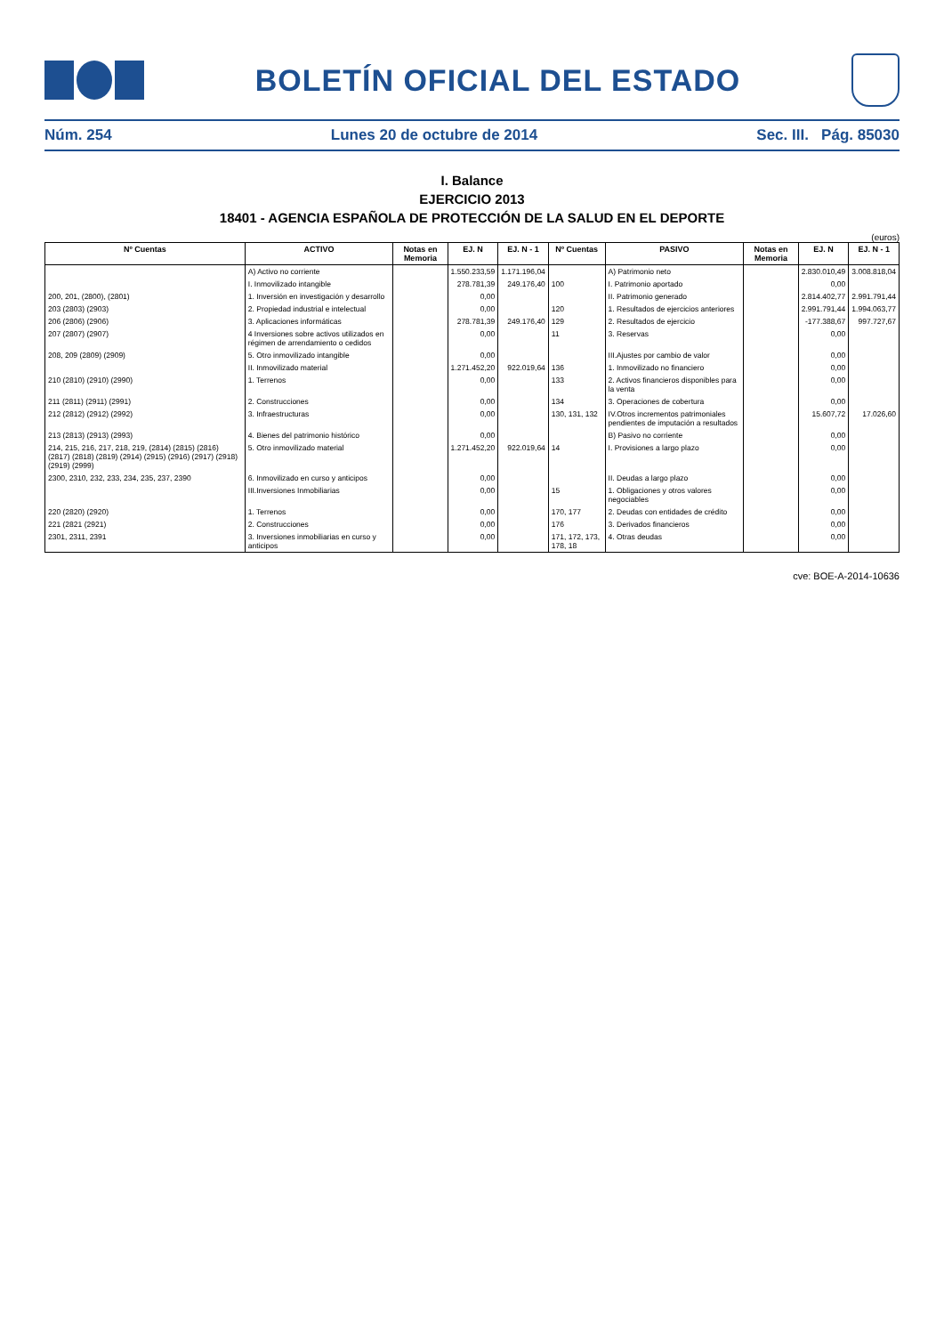BOLETÍN OFICIAL DEL ESTADO
Núm. 254 Lunes 20 de octubre de 2014 Sec. III. Pág. 85030
I. Balance
EJERCICIO 2013
18401 - AGENCIA ESPAÑOLA DE PROTECCIÓN DE LA SALUD EN EL DEPORTE
(euros)
| Nº Cuentas | ACTIVO | Notas en Memoria | EJ. N | EJ. N - 1 | Nº Cuentas | PASIVO | Notas en Memoria | EJ. N | EJ. N - 1 |
| --- | --- | --- | --- | --- | --- | --- | --- | --- | --- |
| | A) Activo no corriente | | 1.550.233,59 | 1.171.196,04 | | A) Patrimonio neto | | 2.830.010,49 | 3.008.818,04 |
| | I. Inmovilizado intangible | | 278.781,39 | 249.176,40 | 100 | I. Patrimonio aportado | | 0,00 | |
| 200, 201, (2800), (2801) | 1. Inversión en investigación y desarrollo | | 0,00 | | | II. Patrimonio generado | | 2.814.402,77 | 2.991.791,44 |
| 203 (2803) (2903) | 2. Propiedad industrial e intelectual | | 0,00 | | 120 | 1. Resultados de ejercicios anteriores | | 2.991.791,44 | 1.994.063,77 |
| 206 (2806) (2906) | 3. Aplicaciones informáticas | | 278.781,39 | 249.176,40 | 129 | 2. Resultados de ejercicio | | -177.388,67 | 997.727,67 |
| 207 (2807) (2907) | 4 Inversiones sobre activos utilizados en régimen de arrendamiento o cedidos | | 0,00 | | 11 | 3. Reservas | | 0,00 | |
| 208, 209 (2809) (2909) | 5. Otro inmovilizado intangible | | 0,00 | | | III.Ajustes por cambio de valor | | 0,00 | |
| | II. Inmovilizado material | | 1.271.452,20 | 922.019,64 | 136 | 1. Inmovilizado no financiero | | 0,00 | |
| 210 (2810) (2910) (2990) | 1. Terrenos | | 0,00 | | 133 | 2. Activos financieros disponibles para la venta | | 0,00 | |
| 211 (2811) (2911) (2991) | 2. Construcciones | | 0,00 | | 134 | 3. Operaciones de cobertura | | 0,00 | |
| 212 (2812) (2912) (2992) | 3. Infraestructuras | | 0,00 | | 130, 131, 132 | IV.Otros incrementos patrimoniales pendientes de imputación a resultados | | 15.607,72 | 17.026,60 |
| 213 (2813) (2913) (2993) | 4. Bienes del patrimonio histórico | | 0,00 | | | B) Pasivo no corriente | | 0,00 | |
| 214, 215, 216, 217, 218, 219, (2814) (2815) (2816) (2817) (2818) (2819) (2914) (2915) (2916) (2917) (2918) (2919) (2999) | 5. Otro inmovilizado material | | 1.271.452,20 | 922.019,64 | 14 | I. Provisiones a largo plazo | | 0,00 | |
| 2300, 2310, 232, 233, 234, 235, 237, 2390 | 6. Inmovilizado en curso y anticipos | | 0,00 | | | II. Deudas a largo plazo | | 0,00 | |
| | III.Inversiones Inmobiliarias | | 0,00 | | 15 | 1. Obligaciones y otros valores negociables | | 0,00 | |
| 220 (2820) (2920) | 1. Terrenos | | 0,00 | | 170, 177 | 2. Deudas con entidades de crédito | | 0,00 | |
| 221 (2821 (2921) | 2. Construcciones | | 0,00 | | 176 | 3. Derivados financieros | | 0,00 | |
| 2301, 2311, 2391 | 3. Inversiones inmobiliarias en curso y anticipos | | 0,00 | | 171, 172, 173, 178, 18 | 4. Otras deudas | | 0,00 | |
cve: BOE-A-2014-10636